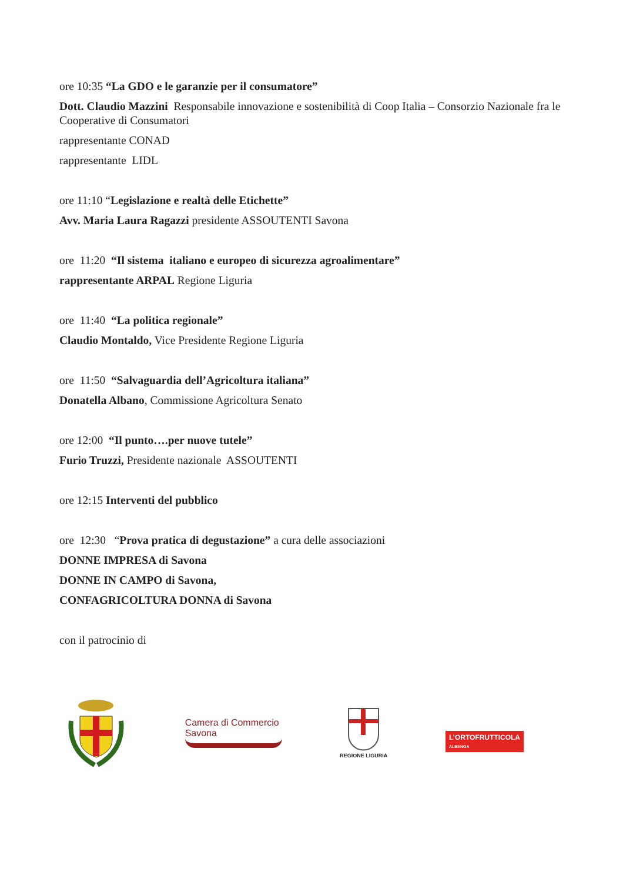ore 10:35 “La GDO e le garanzie per il consumatore”
Dott. Claudio Mazzini Responsabile innovazione e sostenibilità di Coop Italia – Consorzio Nazionale fra le Cooperative di Consumatori
rappresentante CONAD
rappresentante LIDL
ore 11:10 “Legislazione e realtà delle Etichette”
Avv. Maria Laura Ragazzi presidente ASSOUTENTI Savona
ore 11:20 “Il sistema italiano e europeo di sicurezza agroalimentare”
rappresentante ARPAL Regione Liguria
ore 11:40 “La politica regionale”
Claudio Montaldo, Vice Presidente Regione Liguria
ore 11:50 “Salvaguardia dell’Agricoltura italiana”
Donatella Albano, Commissione Agricoltura Senato
ore 12:00 “Il punto….per nuove tutele”
Furio Truzzi, Presidente nazionale ASSOUTENTI
ore 12:15 Interventi del pubblico
ore 12:30 “Prova pratica di degustazione” a cura delle associazioni
DONNE IMPRESA di Savona
DONNE IN CAMPO di Savona,
CONFAGRICOLTURA DONNA di Savona
con il patrocinio di
Camera di Commercio
Savona
REGIONE LIGURIA
L’ORTOFRUTTICOLA
ALBENGA